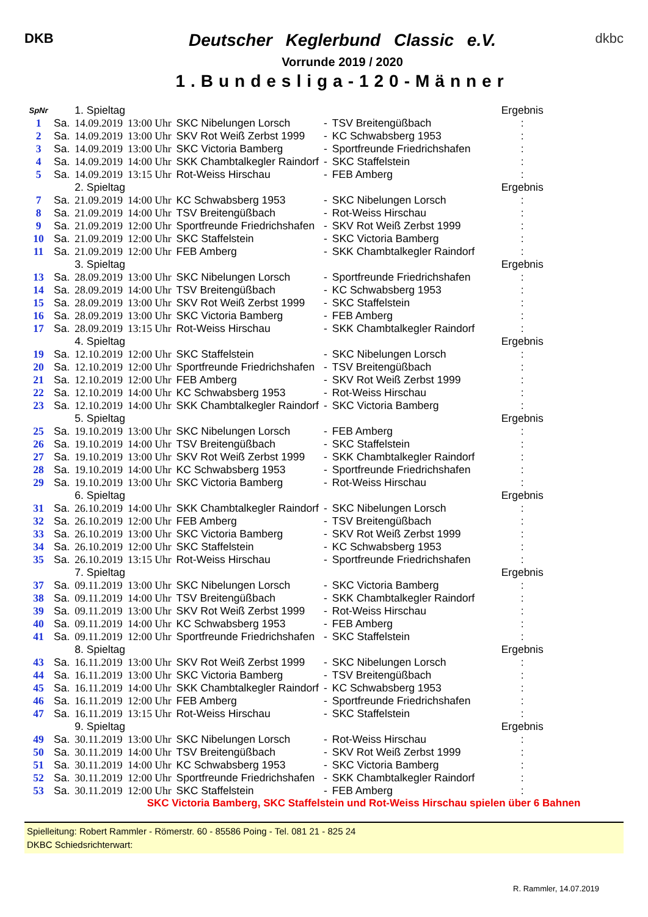DKB
Deutscher Keglerbund Classic e.V.
Vorrunde 2019 / 2020
1.Bundesliga-120-Männer
dkbc
| SpNr | | 1. Spieltag | | | | | Ergebnis |
| 1 | Sa. | 14.09.2019 | 13:00 Uhr | SKC Nibelungen Lorsch | - | TSV Breitengüßbach | : |
| 2 | Sa. | 14.09.2019 | 13:00 Uhr | SKV Rot Weiß Zerbst 1999 | - | KC Schwabsberg 1953 | : |
| 3 | Sa. | 14.09.2019 | 13:00 Uhr | SKC Victoria Bamberg | - | Sportfreunde Friedrichshafen | : |
| 4 | Sa. | 14.09.2019 | 14:00 Uhr | SKK Chambtalkegler Raindorf | - | SKC Staffelstein | : |
| 5 | Sa. | 14.09.2019 | 13:15 Uhr | Rot-Weiss Hirschau | - | FEB Amberg | : |
| | | 2. Spieltag | | | | | Ergebnis |
| 7 | Sa. | 21.09.2019 | 14:00 Uhr | KC Schwabsberg 1953 | - | SKC Nibelungen Lorsch | : |
| 8 | Sa. | 21.09.2019 | 14:00 Uhr | TSV Breitengüßbach | - | Rot-Weiss Hirschau | : |
| 9 | Sa. | 21.09.2019 | 12:00 Uhr | Sportfreunde Friedrichshafen | - | SKV Rot Weiß Zerbst 1999 | : |
| 10 | Sa. | 21.09.2019 | 12:00 Uhr | SKC Staffelstein | - | SKC Victoria Bamberg | : |
| 11 | Sa. | 21.09.2019 | 12:00 Uhr | FEB Amberg | - | SKK Chambtalkegler Raindorf | : |
| | | 3. Spieltag | | | | | Ergebnis |
| 13 | Sa. | 28.09.2019 | 13:00 Uhr | SKC Nibelungen Lorsch | - | Sportfreunde Friedrichshafen | : |
| 14 | Sa. | 28.09.2019 | 14:00 Uhr | TSV Breitengüßbach | - | KC Schwabsberg 1953 | : |
| 15 | Sa. | 28.09.2019 | 13:00 Uhr | SKV Rot Weiß Zerbst 1999 | - | SKC Staffelstein | : |
| 16 | Sa. | 28.09.2019 | 13:00 Uhr | SKC Victoria Bamberg | - | FEB Amberg | : |
| 17 | Sa. | 28.09.2019 | 13:15 Uhr | Rot-Weiss Hirschau | - | SKK Chambtalkegler Raindorf | : |
| | | 4. Spieltag | | | | | Ergebnis |
| 19 | Sa. | 12.10.2019 | 12:00 Uhr | SKC Staffelstein | - | SKC Nibelungen Lorsch | : |
| 20 | Sa. | 12.10.2019 | 12:00 Uhr | Sportfreunde Friedrichshafen | - | TSV Breitengüßbach | : |
| 21 | Sa. | 12.10.2019 | 12:00 Uhr | FEB Amberg | - | SKV Rot Weiß Zerbst 1999 | : |
| 22 | Sa. | 12.10.2019 | 14:00 Uhr | KC Schwabsberg 1953 | - | Rot-Weiss Hirschau | : |
| 23 | Sa. | 12.10.2019 | 14:00 Uhr | SKK Chambtalkegler Raindorf | - | SKC Victoria Bamberg | : |
| | | 5. Spieltag | | | | | Ergebnis |
| 25 | Sa. | 19.10.2019 | 13:00 Uhr | SKC Nibelungen Lorsch | - | FEB Amberg | : |
| 26 | Sa. | 19.10.2019 | 14:00 Uhr | TSV Breitengüßbach | - | SKC Staffelstein | : |
| 27 | Sa. | 19.10.2019 | 13:00 Uhr | SKV Rot Weiß Zerbst 1999 | - | SKK Chambtalkegler Raindorf | : |
| 28 | Sa. | 19.10.2019 | 14:00 Uhr | KC Schwabsberg 1953 | - | Sportfreunde Friedrichshafen | : |
| 29 | Sa. | 19.10.2019 | 13:00 Uhr | SKC Victoria Bamberg | - | Rot-Weiss Hirschau | : |
| | | 6. Spieltag | | | | | Ergebnis |
| 31 | Sa. | 26.10.2019 | 14:00 Uhr | SKK Chambtalkegler Raindorf | - | SKC Nibelungen Lorsch | : |
| 32 | Sa. | 26.10.2019 | 12:00 Uhr | FEB Amberg | - | TSV Breitengüßbach | : |
| 33 | Sa. | 26.10.2019 | 13:00 Uhr | SKC Victoria Bamberg | - | SKV Rot Weiß Zerbst 1999 | : |
| 34 | Sa. | 26.10.2019 | 12:00 Uhr | SKC Staffelstein | - | KC Schwabsberg 1953 | : |
| 35 | Sa. | 26.10.2019 | 13:15 Uhr | Rot-Weiss Hirschau | - | Sportfreunde Friedrichshafen | : |
| | | 7. Spieltag | | | | | Ergebnis |
| 37 | Sa. | 09.11.2019 | 13:00 Uhr | SKC Nibelungen Lorsch | - | SKC Victoria Bamberg | : |
| 38 | Sa. | 09.11.2019 | 14:00 Uhr | TSV Breitengüßbach | - | SKK Chambtalkegler Raindorf | : |
| 39 | Sa. | 09.11.2019 | 13:00 Uhr | SKV Rot Weiß Zerbst 1999 | - | Rot-Weiss Hirschau | : |
| 40 | Sa. | 09.11.2019 | 14:00 Uhr | KC Schwabsberg 1953 | - | FEB Amberg | : |
| 41 | Sa. | 09.11.2019 | 12:00 Uhr | Sportfreunde Friedrichshafen | - | SKC Staffelstein | : |
| | | 8. Spieltag | | | | | Ergebnis |
| 43 | Sa. | 16.11.2019 | 13:00 Uhr | SKV Rot Weiß Zerbst 1999 | - | SKC Nibelungen Lorsch | : |
| 44 | Sa. | 16.11.2019 | 13:00 Uhr | SKC Victoria Bamberg | - | TSV Breitengüßbach | : |
| 45 | Sa. | 16.11.2019 | 14:00 Uhr | SKK Chambtalkegler Raindorf | - | KC Schwabsberg 1953 | : |
| 46 | Sa. | 16.11.2019 | 12:00 Uhr | FEB Amberg | - | Sportfreunde Friedrichshafen | : |
| 47 | Sa. | 16.11.2019 | 13:15 Uhr | Rot-Weiss Hirschau | - | SKC Staffelstein | : |
| | | 9. Spieltag | | | | | Ergebnis |
| 49 | Sa. | 30.11.2019 | 13:00 Uhr | SKC Nibelungen Lorsch | - | Rot-Weiss Hirschau | : |
| 50 | Sa. | 30.11.2019 | 14:00 Uhr | TSV Breitengüßbach | - | SKV Rot Weiß Zerbst 1999 | : |
| 51 | Sa. | 30.11.2019 | 14:00 Uhr | KC Schwabsberg 1953 | - | SKC Victoria Bamberg | : |
| 52 | Sa. | 30.11.2019 | 12:00 Uhr | Sportfreunde Friedrichshafen | - | SKK Chambtalkegler Raindorf | : |
| 53 | Sa. | 30.11.2019 | 12:00 Uhr | SKC Staffelstein | - | FEB Amberg | : |
SKC Victoria Bamberg, SKC Staffelstein und Rot-Weiss Hirschau spielen über 6 Bahnen
Spielleitung: Robert Rammler - Römerstr. 60 - 85586 Poing - Tel. 081 21 - 825 24
DKBC Schiedsrichterwart:
R. Rammler, 14.07.2019